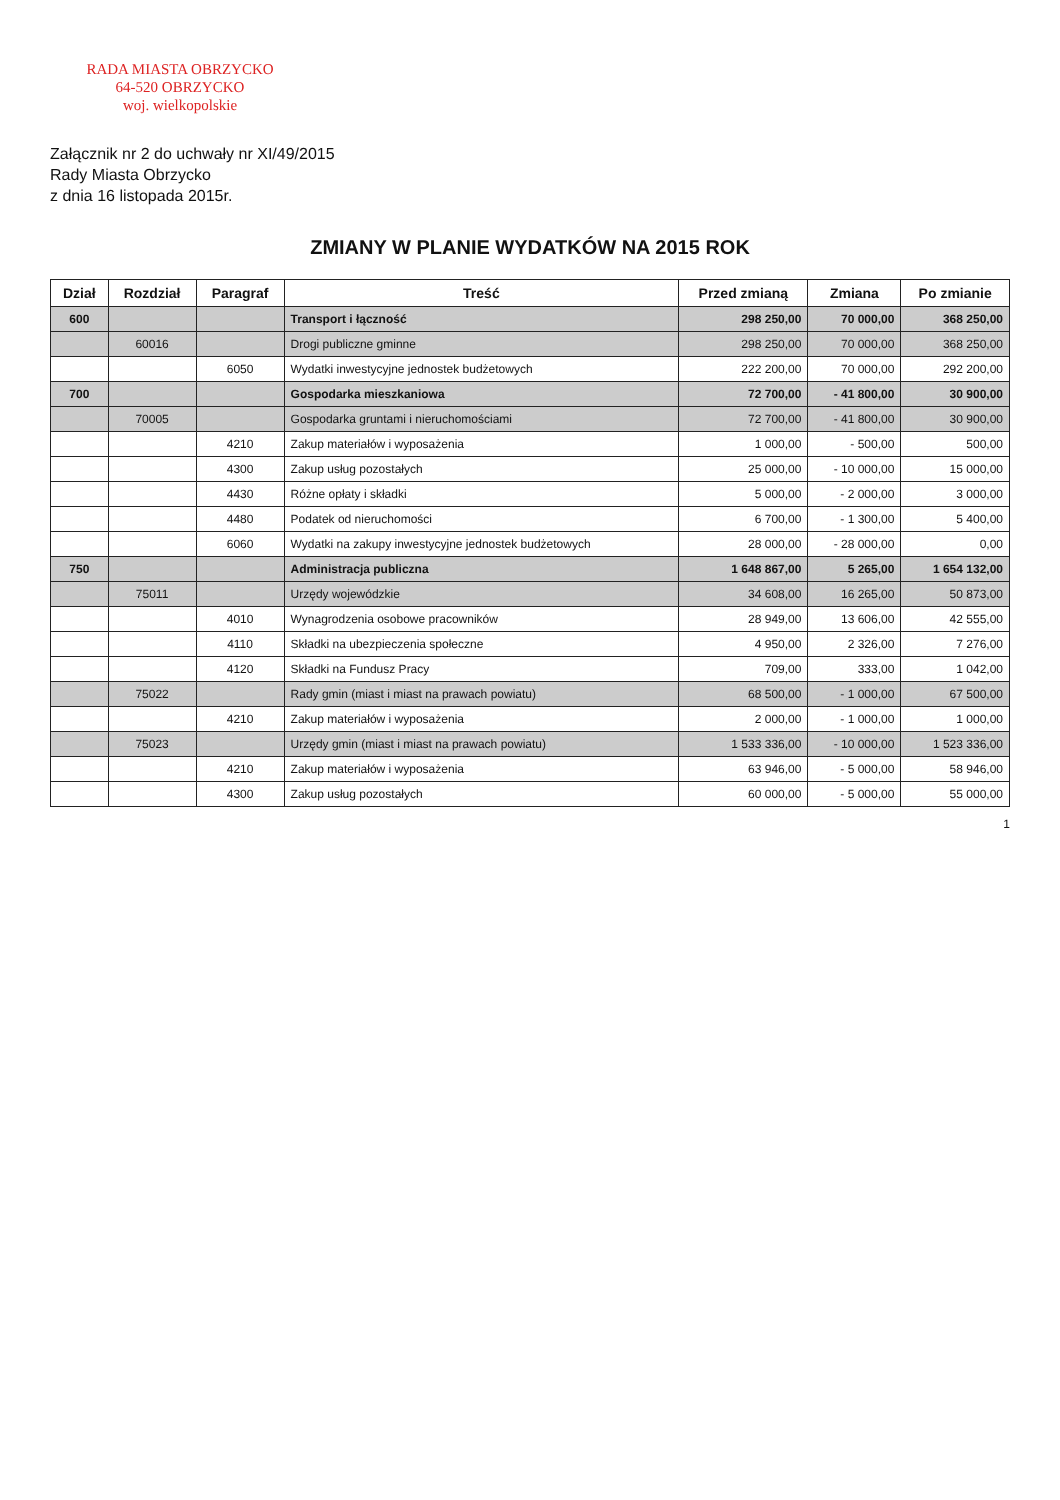RADA MIASTA OBRZYCKO
64-520 OBRZYCKO
woj. wielkopolskie
Załącznik nr 2 do uchwały nr XI/49/2015
Rady Miasta Obrzycko
z dnia 16 listopada 2015r.
ZMIANY W PLANIE WYDATKÓW NA 2015 ROK
| Dział | Rozdział | Paragraf | Treść | Przed zmianą | Zmiana | Po zmianie |
| --- | --- | --- | --- | --- | --- | --- |
| 600 | | | Transport i łączność | 298 250,00 | 70 000,00 | 368 250,00 |
| | 60016 | | Drogi publiczne gminne | 298 250,00 | 70 000,00 | 368 250,00 |
| | | 6050 | Wydatki inwestycyjne jednostek budżetowych | 222 200,00 | 70 000,00 | 292 200,00 |
| 700 | | | Gospodarka mieszkaniowa | 72 700,00 | - 41 800,00 | 30 900,00 |
| | 70005 | | Gospodarka gruntami i nieruchomościami | 72 700,00 | - 41 800,00 | 30 900,00 |
| | | 4210 | Zakup materiałów i wyposażenia | 1 000,00 | - 500,00 | 500,00 |
| | | 4300 | Zakup usług pozostałych | 25 000,00 | - 10 000,00 | 15 000,00 |
| | | 4430 | Różne opłaty i składki | 5 000,00 | - 2 000,00 | 3 000,00 |
| | | 4480 | Podatek od nieruchomości | 6 700,00 | - 1 300,00 | 5 400,00 |
| | | 6060 | Wydatki na zakupy inwestycyjne jednostek budżetowych | 28 000,00 | - 28 000,00 | 0,00 |
| 750 | | | Administracja publiczna | 1 648 867,00 | 5 265,00 | 1 654 132,00 |
| | 75011 | | Urzędy wojewódzkie | 34 608,00 | 16 265,00 | 50 873,00 |
| | | 4010 | Wynagrodzenia osobowe pracowników | 28 949,00 | 13 606,00 | 42 555,00 |
| | | 4110 | Składki na ubezpieczenia społeczne | 4 950,00 | 2 326,00 | 7 276,00 |
| | | 4120 | Składki na Fundusz Pracy | 709,00 | 333,00 | 1 042,00 |
| | 75022 | | Rady gmin (miast i miast na prawach powiatu) | 68 500,00 | - 1 000,00 | 67 500,00 |
| | | 4210 | Zakup materiałów i wyposażenia | 2 000,00 | - 1 000,00 | 1 000,00 |
| | 75023 | | Urzędy gmin (miast i miast na prawach powiatu) | 1 533 336,00 | - 10 000,00 | 1 523 336,00 |
| | | 4210 | Zakup materiałów i wyposażenia | 63 946,00 | - 5 000,00 | 58 946,00 |
| | | 4300 | Zakup usług pozostałych | 60 000,00 | - 5 000,00 | 55 000,00 |
1